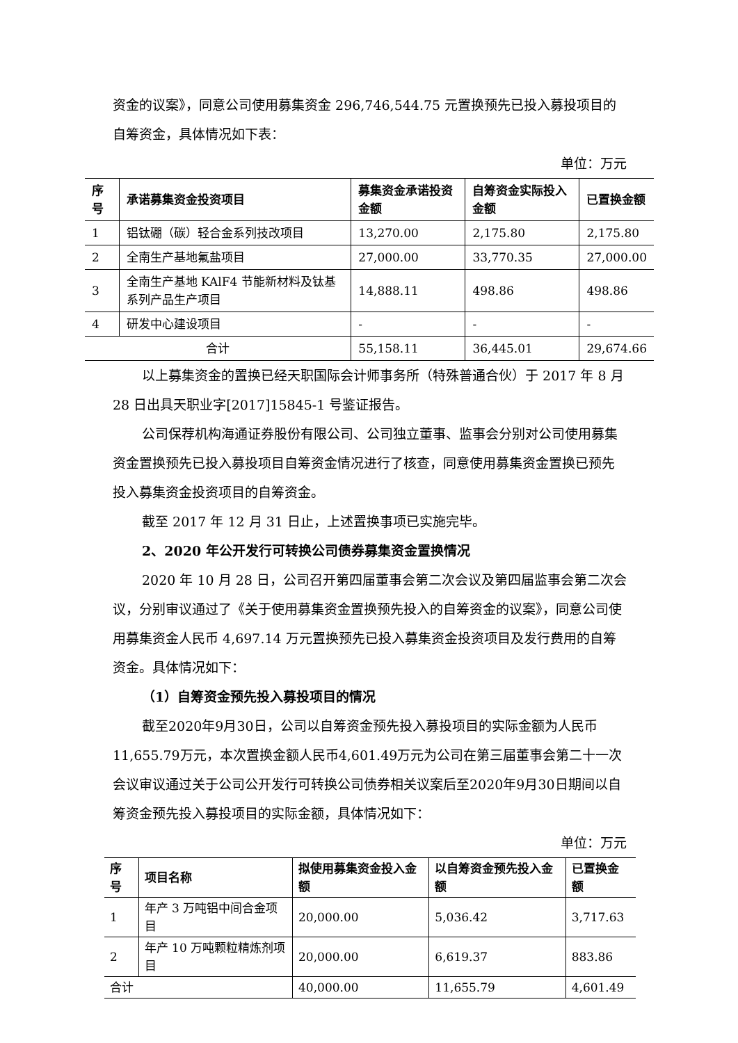资金的议案》，同意公司使用募集资金 296,746,544.75 元置换预先已投入募投项目的自筹资金，具体情况如下表：
单位：万元
| 序号 | 承诺募集资金投资项目 | 募集资金承诺投资金额 | 自筹资金实际投入金额 | 已置换金额 |
| --- | --- | --- | --- | --- |
| 1 | 铝钛硼（碳）轻合金系列技改项目 | 13,270.00 | 2,175.80 | 2,175.80 |
| 2 | 全南生产基地氟盐项目 | 27,000.00 | 33,770.35 | 27,000.00 |
| 3 | 全南生产基地 KAlF4 节能新材料及钛基系列产品生产项目 | 14,888.11 | 498.86 | 498.86 |
| 4 | 研发中心建设项目 | - | - | - |
| 合计 | | 55,158.11 | 36,445.01 | 29,674.66 |
以上募集资金的置换已经天职国际会计师事务所（特殊普通合伙）于 2017 年 8 月 28 日出具天职业字[2017]15845-1 号鉴证报告。
公司保荐机构海通证券股份有限公司、公司独立董事、监事会分别对公司使用募集资金置换预先已投入募投项目自筹资金情况进行了核查，同意使用募集资金置换已预先投入募集资金投资项目的自筹资金。
截至 2017 年 12 月 31 日止，上述置换事项已实施完毕。
2、2020 年公开发行可转换公司债券募集资金置换情况
2020 年 10 月 28 日，公司召开第四届董事会第二次会议及第四届监事会第二次会议，分别审议通过了《关于使用募集资金置换预先投入的自筹资金的议案》，同意公司使用募集资金人民币 4,697.14 万元置换预先已投入募集资金投资项目及发行费用的自筹资金。具体情况如下：
（1）自筹资金预先投入募投项目的情况
截至2020年9月30日，公司以自筹资金预先投入募投项目的实际金额为人民币11,655.79万元，本次置换金额人民币4,601.49万元为公司在第三届董事会第二十一次会议审议通过关于公司公开发行可转换公司债券相关议案后至2020年9月30日期间以自筹资金预先投入募投项目的实际金额，具体情况如下：
单位：万元
| 序号 | 项目名称 | 拟使用募集资金投入金额 | 以自筹资金预先投入金额 | 已置换金额 |
| --- | --- | --- | --- | --- |
| 1 | 年产 3 万吨铝中间合金项目 | 20,000.00 | 5,036.42 | 3,717.63 |
| 2 | 年产 10 万吨颗粒精炼剂项目 | 20,000.00 | 6,619.37 | 883.86 |
| 合计 | | 40,000.00 | 11,655.79 | 4,601.49 |